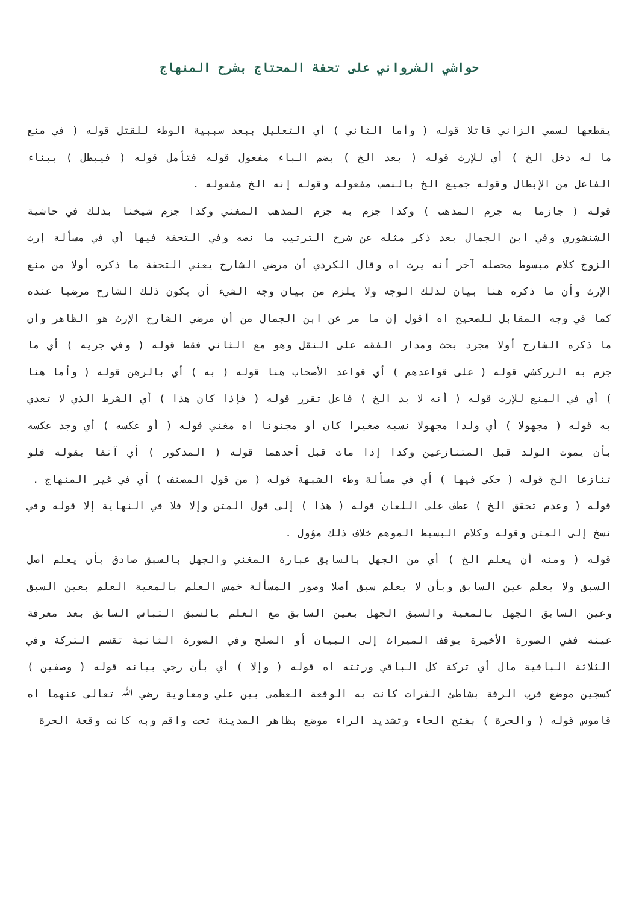حواشي الشرواني على تحفة المحتاج بشرح المنهاج
يقطعها لسمي الزاني قاتلا قوله ( وأما الثاني ) أي التعليل ببعد سببية الوطء للقتل قوله ( في منع ما له دخل الخ ) أي للإرث قوله ( بعد الخ ) بضم الباء مفعول قوله فتأمل قوله ( فيبطل ) ببناء الفاعل من الإبطال وقوله جميع الخ بالنصب مفعوله وقوله إنه الخ مفعوله .
قوله ( جازما به جزم المذهب ) وكذا جزم به جزم المذهب المغني وكذا جزم شيخنا بذلك في حاشية الشنشوري وفي ابن الجمال بعد ذكر مثله عن شرح الترتيب ما نصه وفي التحفة فيها أي في مسألة إرث الزوج كلام مبسوط محصله آخر أنه يرث اه وقال الكردي أن مرضي الشارح يعني التحفة ما ذكره أولا من منع الإرث وأن ما ذكره هنا بيان لذلك الوجه ولا يلزم من بيان وجه الشيء أن يكون ذلك الشارح مرضيا عنده كما في وجه المقابل للصحيح اه أقول إن ما مر عن ابن الجمال من أن مرضي الشارح الإرث هو الظاهر وأن ما ذكره الشارح أولا مجرد بحث ومدار الفقه على النقل وهو مع الثاني فقط قوله ( وفي جريه ) أي ما جزم به الزركشي قوله ( على قواعدهم ) أي قواعد الأصحاب هنا قوله ( به ) أي بالرهن قوله ( وأما هنا ) أي في المنع للإرث قوله ( أنه لا بد الخ ) فاعل تقرر قوله ( فإذا كان هذا ) أي الشرط الذي لا تعدي به قوله ( مجهولا ) أي ولدا مجهولا نسبه صغيرا كان أو مجنونا اه مغني قوله ( أو عكسه ) أي وجد عكسه بأن يموت الولد قبل المتنازعين وكذا إذا مات قبل أحدهما قوله ( المذكور ) أي آنفا بقوله فلو تنازعا الخ قوله ( حكى فيها ) أي في مسألة وطء الشبهة قوله ( من قول المصنف ) أي في غير المنهاج .
قوله ( وعدم تحقق الخ ) عطف على اللعان قوله ( هذا ) إلى قول المتن وإلا فلا في النهاية إلا قوله وفي نسخ إلى المتن وقوله وكلام البسيط الموهم خلاف ذلك مؤول .
قوله ( ومنه أن يعلم الخ ) أي من الجهل بالسابق عبارة المغني والجهل بالسبق صادق بأن يعلم أصل السبق ولا يعلم عين السابق وبأن لا يعلم سبق أصلا وصور المسألة خمس العلم بالمعية العلم بعين السبق وعين السابق الجهل بالمعية والسبق الجهل بعين السابق مع العلم بالسبق التباس السابق بعد معرفة عينه ففي الصورة الأخيرة يوقف الميراث إلى البيان أو الصلح وفي الصورة الثانية تقسم التركة وفي الثلاثة الباقية مال أي تركة كل الباقي ورثته اه قوله ( وإلا ) أي بأن رجي بيانه قوله ( وصفين ) كسجين موضع قرب الرقة بشاطئ الفرات كانت به الوقعة العظمى بين علي ومعاوية رضي ﷲ تعالى عنهما اه قاموس قوله ( والحرة ) بفتح الحاء وتشديد الراء موضع بظاهر المدينة تحت واقم وبه كانت وقعة الحرة